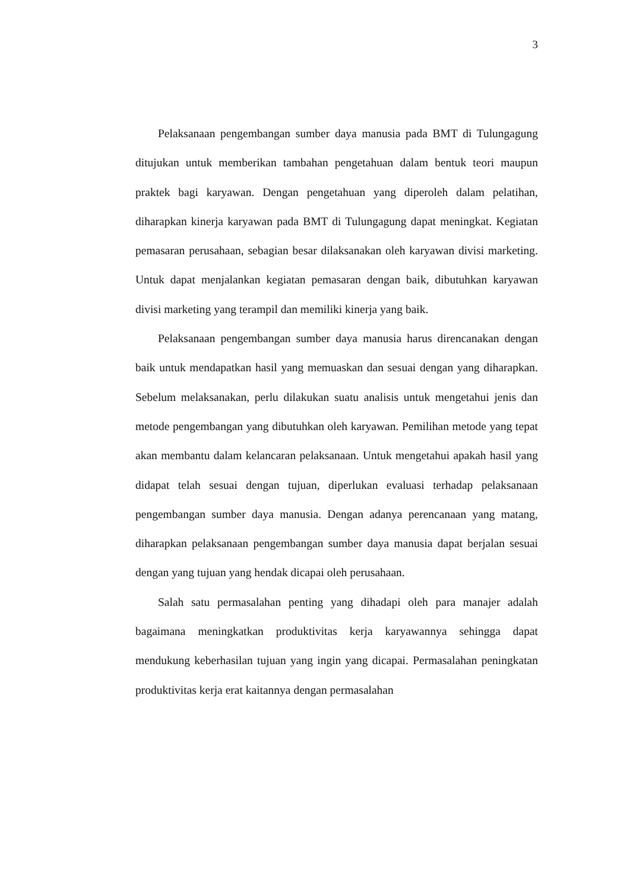3
Pelaksanaan pengembangan sumber daya manusia pada BMT di Tulungagung ditujukan untuk memberikan tambahan pengetahuan dalam bentuk teori maupun praktek bagi karyawan. Dengan pengetahuan yang diperoleh dalam pelatihan, diharapkan kinerja karyawan pada BMT di Tulungagung dapat meningkat. Kegiatan pemasaran perusahaan, sebagian besar dilaksanakan oleh karyawan divisi marketing. Untuk dapat menjalankan kegiatan pemasaran dengan baik, dibutuhkan karyawan divisi marketing yang terampil dan memiliki kinerja yang baik.
Pelaksanaan pengembangan sumber daya manusia harus direncanakan dengan baik untuk mendapatkan hasil yang memuaskan dan sesuai dengan yang diharapkan. Sebelum melaksanakan, perlu dilakukan suatu analisis untuk mengetahui jenis dan metode pengembangan yang dibutuhkan oleh karyawan. Pemilihan metode yang tepat akan membantu dalam kelancaran pelaksanaan. Untuk mengetahui apakah hasil yang didapat telah sesuai dengan tujuan, diperlukan evaluasi terhadap pelaksanaan pengembangan sumber daya manusia. Dengan adanya perencanaan yang matang, diharapkan pelaksanaan pengembangan sumber daya manusia dapat berjalan sesuai dengan yang tujuan yang hendak dicapai oleh perusahaan.
Salah satu permasalahan penting yang dihadapi oleh para manajer adalah bagaimana meningkatkan produktivitas kerja karyawannya sehingga dapat mendukung keberhasilan tujuan yang ingin yang dicapai. Permasalahan peningkatan produktivitas kerja erat kaitannya dengan permasalahan